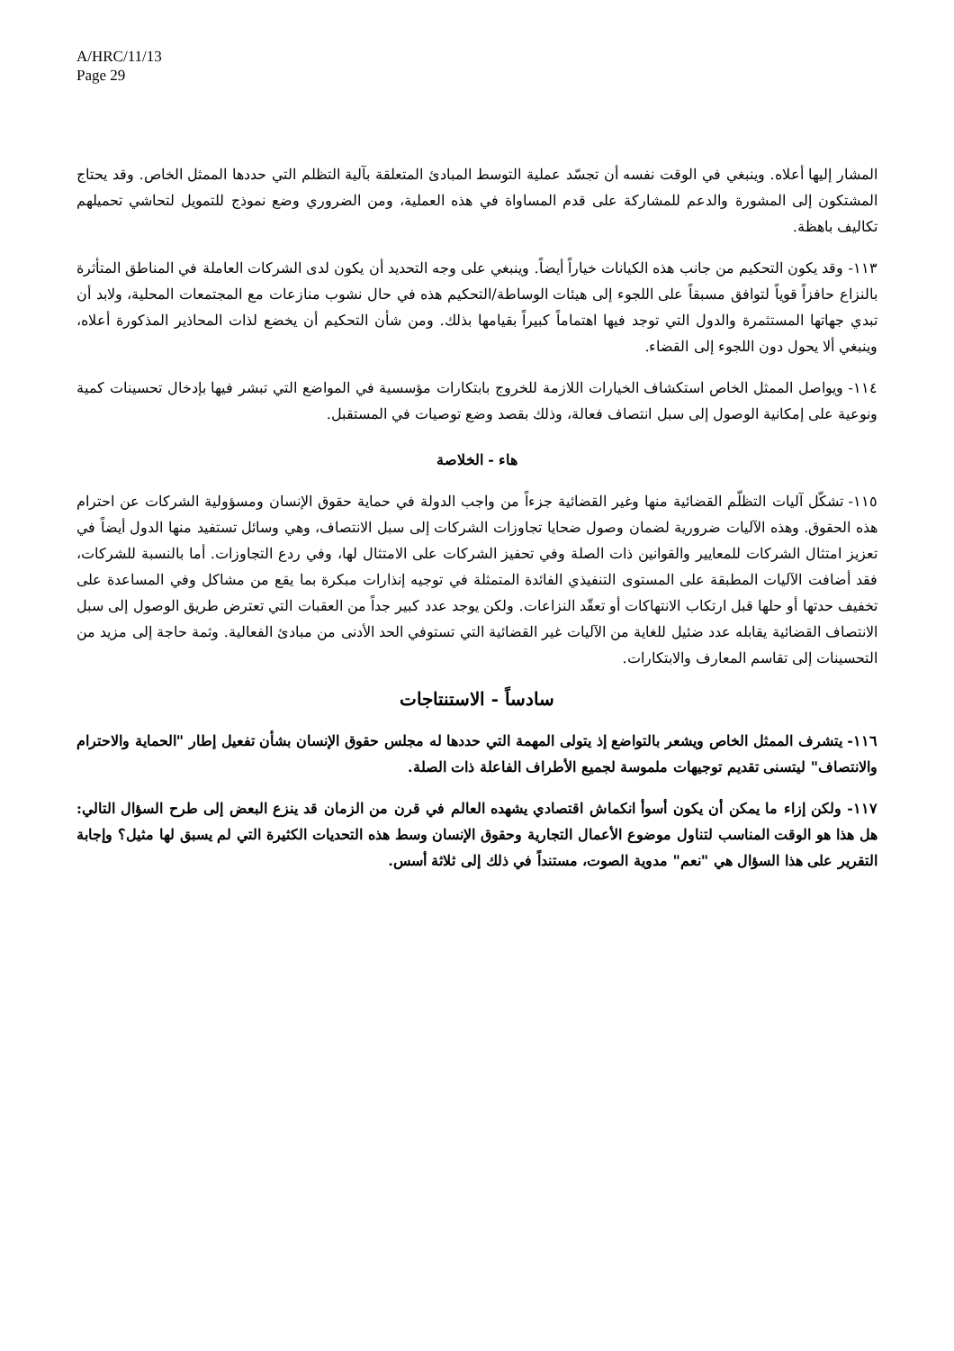A/HRC/11/13
Page 29
المشار إليها أعلاه. وينبغي في الوقت نفسه أن تجسّد عملية التوسط المبادئ المتعلقة بآلية التظلم التي حددها الممثل الخاص. وقد يحتاج المشتكون إلى المشورة والدعم للمشاركة على قدم المساواة في هذه العملية، ومن الضروري وضع نموذج للتمويل لتحاشي تحميلهم تكاليف باهظة.
١١٣- وقد يكون التحكيم من جانب هذه الكيانات خياراً أيضاً. وينبغي على وجه التحديد أن يكون لدى الشركات العاملة في المناطق المتأثرة بالنزاع حافزاً قوياً لتوافق مسبقاً على اللجوء إلى هيئات الوساطة/التحكيم هذه في حال نشوب منازعات مع المجتمعات المحلية، ولابد أن تبدي جهاتها المستثمرة والدول التي توجد فيها اهتماماً كبيراً بقيامها بذلك. ومن شأن التحكيم أن يخضع لذات المحاذير المذكورة أعلاه، وينبغي ألا يحول دون اللجوء إلى القضاء.
١١٤- ويواصل الممثل الخاص استكشاف الخيارات اللازمة للخروج بابتكارات مؤسسية في المواضع التي تبشر فيها بإدخال تحسينات كمية ونوعية على إمكانية الوصول إلى سبل انتصاف فعالة، وذلك بقصد وضع توصيات في المستقبل.
هاء - الخلاصة
١١٥- تشكّل آليات التظلّم القضائية منها وغير القضائية جزءاً من واجب الدولة في حماية حقوق الإنسان ومسؤولية الشركات عن احترام هذه الحقوق. وهذه الآليات ضرورية لضمان وصول ضحايا تجاوزات الشركات إلى سبل الانتصاف، وهي وسائل تستفيد منها الدول أيضاً في تعزيز امتثال الشركات للمعايير والقوانين ذات الصلة وفي تحفيز الشركات على الامتثال لها، وفي ردع التجاوزات. أما بالنسبة للشركات، فقد أضافت الآليات المطبقة على المستوى التنفيذي الفائدة المتمثلة في توجيه إنذارات مبكرة بما يقع من مشاكل وفي المساعدة على تخفيف حدتها أو حلها قبل ارتكاب الانتهاكات أو تعقّد النزاعات. ولكن يوجد عدد كبير جداً من العقبات التي تعترض طريق الوصول إلى سبل الانتصاف القضائية يقابله عدد ضئيل للغاية من الآليات غير القضائية التي تستوفي الحد الأدنى من مبادئ الفعالية. وثمة حاجة إلى مزيد من التحسينات إلى تقاسم المعارف والابتكارات.
سادساً - الاستنتاجات
١١٦- يتشرف الممثل الخاص ويشعر بالتواضع إذ يتولى المهمة التي حددها له مجلس حقوق الإنسان بشأن تفعيل إطار "الحماية والاحترام والانتصاف" ليتسنى تقديم توجيهات ملموسة لجميع الأطراف الفاعلة ذات الصلة.
١١٧- ولكن إزاء ما يمكن أن يكون أسوأ انكماش اقتصادي يشهده العالم في قرن من الزمان قد ينزع البعض إلى طرح السؤال التالي: هل هذا هو الوقت المناسب لتناول موضوع الأعمال التجارية وحقوق الإنسان وسط هذه التحديات الكثيرة التي لم يسبق لها مثيل؟ وإجابة التقرير على هذا السؤال هي "نعم" مدوية الصوت، مستنداً في ذلك إلى ثلاثة أسس.